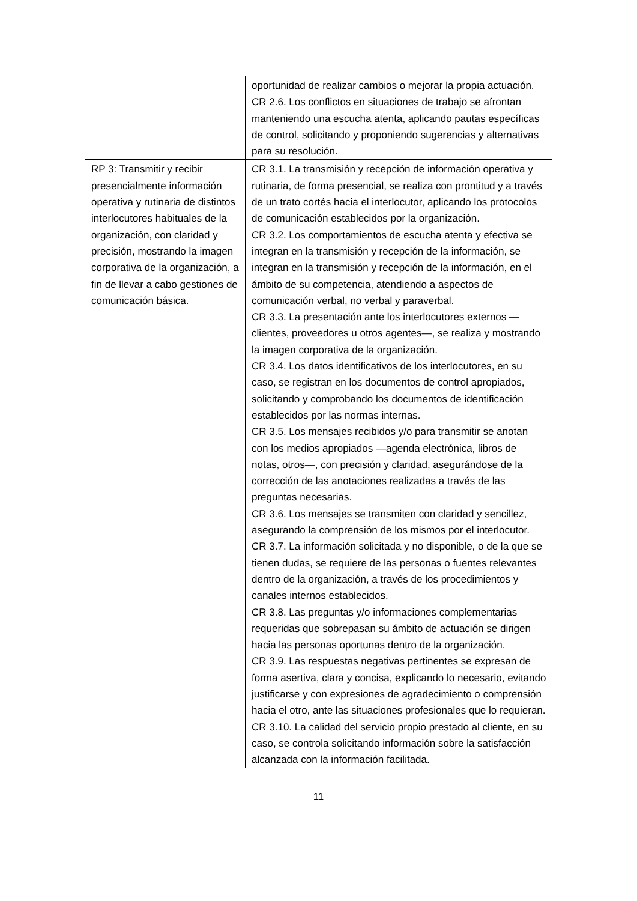| | oportunidad de realizar cambios o mejorar la propia actuación. CR 2.6. Los conflictos en situaciones de trabajo se afrontan manteniendo una escucha atenta, aplicando pautas específicas de control, solicitando y proponiendo sugerencias y alternativas para su resolución. |
| RP 3: Transmitir y recibir presencialmente información operativa y rutinaria de distintos interlocutores habituales de la organización, con claridad y precisión, mostrando la imagen corporativa de la organización, a fin de llevar a cabo gestiones de comunicación básica. | CR 3.1. La transmisión y recepción de información operativa y rutinaria, de forma presencial, se realiza con prontitud y a través de un trato cortés hacia el interlocutor, aplicando los protocolos de comunicación establecidos por la organización. CR 3.2. Los comportamientos de escucha atenta y efectiva se integran en la transmisión y recepción de la información, se integran en la transmisión y recepción de la información, en el ámbito de su competencia, atendiendo a aspectos de comunicación verbal, no verbal y paraverbal. CR 3.3. La presentación ante los interlocutores externos —clientes, proveedores u otros agentes—, se realiza y mostrando la imagen corporativa de la organización. CR 3.4. Los datos identificativos de los interlocutores, en su caso, se registran en los documentos de control apropiados, solicitando y comprobando los documentos de identificación establecidos por las normas internas. CR 3.5. Los mensajes recibidos y/o para transmitir se anotan con los medios apropiados —agenda electrónica, libros de notas, otros—, con precisión y claridad, asegurándose de la corrección de las anotaciones realizadas a través de las preguntas necesarias. CR 3.6. Los mensajes se transmiten con claridad y sencillez, asegurando la comprensión de los mismos por el interlocutor. CR 3.7. La información solicitada y no disponible, o de la que se tienen dudas, se requiere de las personas o fuentes relevantes dentro de la organización, a través de los procedimientos y canales internos establecidos. CR 3.8. Las preguntas y/o informaciones complementarias requeridas que sobrepasan su ámbito de actuación se dirigen hacia las personas oportunas dentro de la organización. CR 3.9. Las respuestas negativas pertinentes se expresan de forma asertiva, clara y concisa, explicando lo necesario, evitando justificarse y con expresiones de agradecimiento o comprensión hacia el otro, ante las situaciones profesionales que lo requieran. CR 3.10. La calidad del servicio propio prestado al cliente, en su caso, se controla solicitando información sobre la satisfacción alcanzada con la información facilitada. |
11